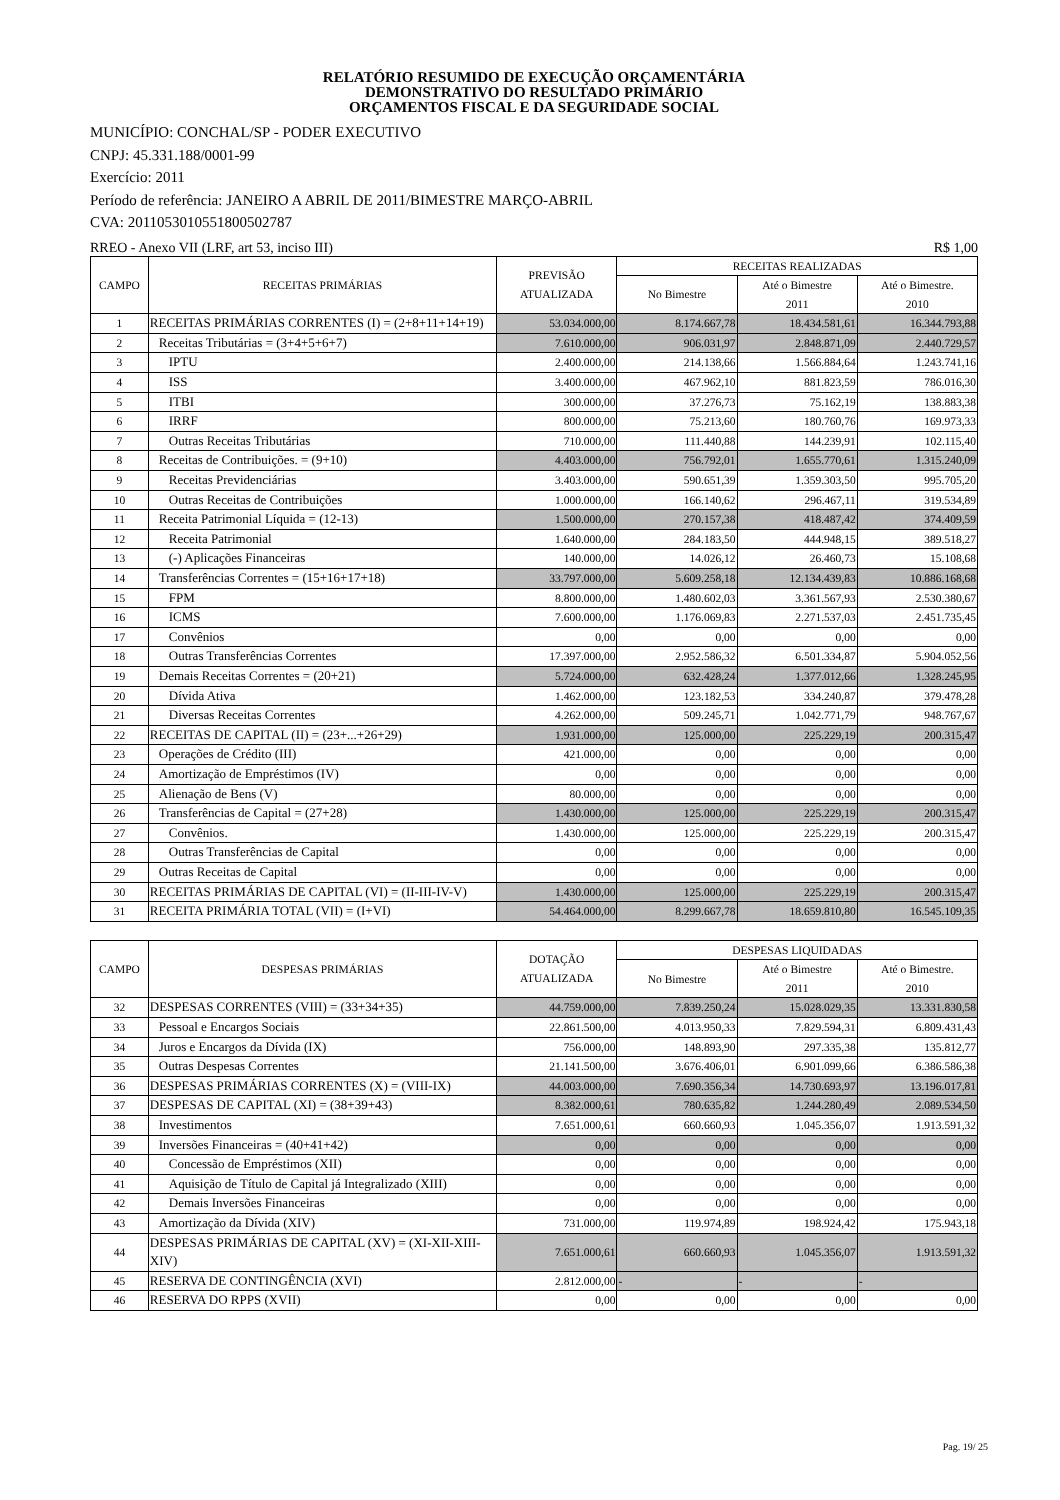RELATÓRIO RESUMIDO DE EXECUÇÃO ORÇAMENTÁRIA
DEMONSTRATIVO DO RESULTADO PRIMÁRIO
ORÇAMENTOS FISCAL E DA SEGURIDADE SOCIAL
MUNICÍPIO: CONCHAL/SP - PODER EXECUTIVO
CNPJ: 45.331.188/0001-99
Exercício: 2011
Período de referência: JANEIRO A ABRIL DE 2011/BIMESTRE MARÇO-ABRIL
CVA: 2011053010551800502787
RREO - Anexo VII (LRF, art 53, inciso III) R$ 1,00
| CAMPO | RECEITAS PRIMÁRIAS | PREVISÃO ATUALIZADA | RECEITAS REALIZADAS | | |
| --- | --- | --- | --- | --- | --- |
| | | | No Bimestre | Até o Bimestre 2011 | Até o Bimestre. 2010 |
| 1 | RECEITAS PRIMÁRIAS CORRENTES (I) = (2+8+11+14+19) | 53.034.000,00 | 8.174.667,78 | 18.434.581,61 | 16.344.793,88 |
| 2 | Receitas Tributárias = (3+4+5+6+7) | 7.610.000,00 | 906.031,97 | 2.848.871,09 | 2.440.729,57 |
| 3 | IPTU | 2.400.000,00 | 214.138,66 | 1.566.884,64 | 1.243.741,16 |
| 4 | ISS | 3.400.000,00 | 467.962,10 | 881.823,59 | 786.016,30 |
| 5 | ITBI | 300.000,00 | 37.276,73 | 75.162,19 | 138.883,38 |
| 6 | IRRF | 800.000,00 | 75.213,60 | 180.760,76 | 169.973,33 |
| 7 | Outras Receitas Tributárias | 710.000,00 | 111.440,88 | 144.239,91 | 102.115,40 |
| 8 | Receitas de Contribuições. = (9+10) | 4.403.000,00 | 756.792,01 | 1.655.770,61 | 1.315.240,09 |
| 9 | Receitas Previdenciárias | 3.403.000,00 | 590.651,39 | 1.359.303,50 | 995.705,20 |
| 10 | Outras Receitas de Contribuições | 1.000.000,00 | 166.140,62 | 296.467,11 | 319.534,89 |
| 11 | Receita Patrimonial Líquida = (12-13) | 1.500.000,00 | 270.157,38 | 418.487,42 | 374.409,59 |
| 12 | Receita Patrimonial | 1.640.000,00 | 284.183,50 | 444.948,15 | 389.518,27 |
| 13 | (-) Aplicações Financeiras | 140.000,00 | 14.026,12 | 26.460,73 | 15.108,68 |
| 14 | Transferências Correntes = (15+16+17+18) | 33.797.000,00 | 5.609.258,18 | 12.134.439,83 | 10.886.168,68 |
| 15 | FPM | 8.800.000,00 | 1.480.602,03 | 3.361.567,93 | 2.530.380,67 |
| 16 | ICMS | 7.600.000,00 | 1.176.069,83 | 2.271.537,03 | 2.451.735,45 |
| 17 | Convênios | 0,00 | 0,00 | 0,00 | 0,00 |
| 18 | Outras Transferências Correntes | 17.397.000,00 | 2.952.586,32 | 6.501.334,87 | 5.904.052,56 |
| 19 | Demais Receitas Correntes = (20+21) | 5.724.000,00 | 632.428,24 | 1.377.012,66 | 1.328.245,95 |
| 20 | Dívida Ativa | 1.462.000,00 | 123.182,53 | 334.240,87 | 379.478,28 |
| 21 | Diversas Receitas Correntes | 4.262.000,00 | 509.245,71 | 1.042.771,79 | 948.767,67 |
| 22 | RECEITAS DE CAPITAL (II) = (23+...+26+29) | 1.931.000,00 | 125.000,00 | 225.229,19 | 200.315,47 |
| 23 | Operações de Crédito (III) | 421.000,00 | 0,00 | 0,00 | 0,00 |
| 24 | Amortização de Empréstimos (IV) | 0,00 | 0,00 | 0,00 | 0,00 |
| 25 | Alienação de Bens (V) | 80.000,00 | 0,00 | 0,00 | 0,00 |
| 26 | Transferências de Capital = (27+28) | 1.430.000,00 | 125.000,00 | 225.229,19 | 200.315,47 |
| 27 | Convênios. | 1.430.000,00 | 125.000,00 | 225.229,19 | 200.315,47 |
| 28 | Outras Transferências de Capital | 0,00 | 0,00 | 0,00 | 0,00 |
| 29 | Outras Receitas de Capital | 0,00 | 0,00 | 0,00 | 0,00 |
| 30 | RECEITAS PRIMÁRIAS DE CAPITAL (VI) = (II-III-IV-V) | 1.430.000,00 | 125.000,00 | 225.229,19 | 200.315,47 |
| 31 | RECEITA PRIMÁRIA TOTAL (VII) = (I+VI) | 54.464.000,00 | 8.299.667,78 | 18.659.810,80 | 16.545.109,35 |
| CAMPO | DESPESAS PRIMÁRIAS | DOTAÇÃO ATUALIZADA | DESPESAS LIQUIDADAS | | |
| --- | --- | --- | --- | --- | --- |
| | | | No Bimestre | Até o Bimestre 2011 | Até o Bimestre. 2010 |
| 32 | DESPESAS CORRENTES (VIII) = (33+34+35) | 44.759.000,00 | 7.839.250,24 | 15.028.029,35 | 13.331.830,58 |
| 33 | Pessoal e Encargos Sociais | 22.861.500,00 | 4.013.950,33 | 7.829.594,31 | 6.809.431,43 |
| 34 | Juros e Encargos da Dívida (IX) | 756.000,00 | 148.893,90 | 297.335,38 | 135.812,77 |
| 35 | Outras Despesas Correntes | 21.141.500,00 | 3.676.406,01 | 6.901.099,66 | 6.386.586,38 |
| 36 | DESPESAS PRIMÁRIAS CORRENTES (X) = (VIII-IX) | 44.003.000,00 | 7.690.356,34 | 14.730.693,97 | 13.196.017,81 |
| 37 | DESPESAS DE CAPITAL (XI) = (38+39+43) | 8.382.000,61 | 780.635,82 | 1.244.280,49 | 2.089.534,50 |
| 38 | Investimentos | 7.651.000,61 | 660.660,93 | 1.045.356,07 | 1.913.591,32 |
| 39 | Inversões Financeiras = (40+41+42) | 0,00 | 0,00 | 0,00 | 0,00 |
| 40 | Concessão de Empréstimos (XII) | 0,00 | 0,00 | 0,00 | 0,00 |
| 41 | Aquisição de Título de Capital já Integralizado (XIII) | 0,00 | 0,00 | 0,00 | 0,00 |
| 42 | Demais Inversões Financeiras | 0,00 | 0,00 | 0,00 | 0,00 |
| 43 | Amortização da Dívida (XIV) | 731.000,00 | 119.974,89 | 198.924,42 | 175.943,18 |
| 44 | DESPESAS PRIMÁRIAS DE CAPITAL (XV) = (XI-XII-XIII-XIV) | 7.651.000,61 | 660.660,93 | 1.045.356,07 | 1.913.591,32 |
| 45 | RESERVA DE CONTINGÊNCIA (XVI) | 2.812.000,00 | - | - | - |
| 46 | RESERVA DO RPPS (XVII) | 0,00 | 0,00 | 0,00 | 0,00 |
Pag. 19/ 25